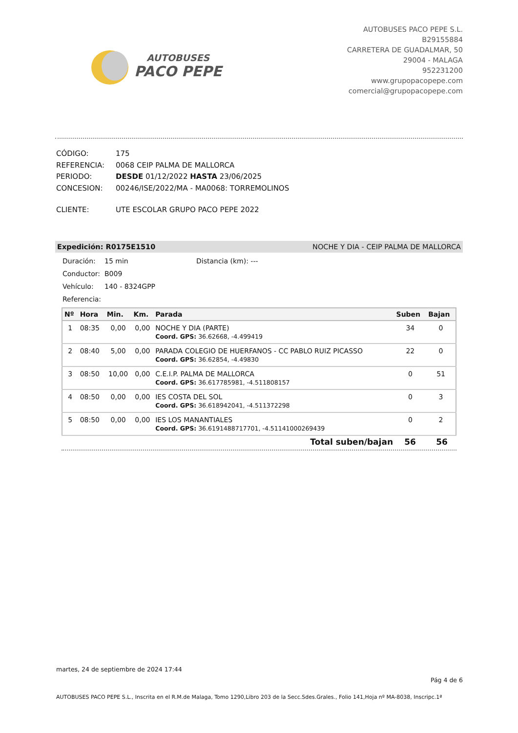AUTOBUSES
PACO PEPE
AUTOBUSES PACO PEPE S.L.
B29155884
CARRETERA DE GUADALMAR, 50
29004 - MALAGA
952231200
www.grupopacopepe.com
comercial@grupopacopepe.com
| CÓDIGO: | 175 |
| REFERENCIA: | 0068 CEIP PALMA DE MALLORCA |
| PERIODO: | DESDE 01/12/2022 HASTA 23/06/2025 |
| CONCESION: | 00246/ISE/2022/MA - MA0068: TORREMOLINOS |
| CLIENTE: | UTE ESCOLAR GRUPO PACO PEPE 2022 |
Expedición: R0175E1510 NOCHE Y DIA - CEIP PALMA DE MALLORCA
Duración: 15 min Distancia (km): ---
Conductor: B009
Vehículo: 140 - 8324GPP
Referencia:
| Nº | Hora | Min. | Km. | Parada | Suben | Bajan |
| --- | --- | --- | --- | --- | --- | --- |
| 1 | 08:35 | 0,00 | 0,00 | NOCHE Y DIA (PARTE) | 34 | 0 |
| | | | | Coord. GPS: 36.62668, -4.499419 | | |
| 2 | 08:40 | 5,00 | 0,00 | PARADA COLEGIO DE HUERFANOS - CC PABLO RUIZ PICASSO | 22 | 0 |
| | | | | Coord. GPS: 36.62854, -4.49830 | | |
| 3 | 08:50 | 10,00 | 0,00 | C.E.I.P. PALMA DE MALLORCA | 0 | 51 |
| | | | | Coord. GPS: 36.617785981, -4.511808157 | | |
| 4 | 08:50 | 0,00 | 0,00 | IES COSTA DEL SOL | 0 | 3 |
| | | | | Coord. GPS: 36.618942041, -4.511372298 | | |
| 5 | 08:50 | 0,00 | 0,00 | IES LOS MANANTIALES | 0 | 2 |
| | | | | Coord. GPS: 36.6191488717701, -4.51141000269439 | | |
Total suben/bajan 56 56
martes, 24 de septiembre de 2024 17:44
Pág 4 de 6
AUTOBUSES PACO PEPE S.L., Inscrita en el R.M.de Malaga, Tomo 1290,Libro 203 de la Secc.Sdes.Grales., Folio 141,Hoja nº MA-8038, Inscripc.1ª